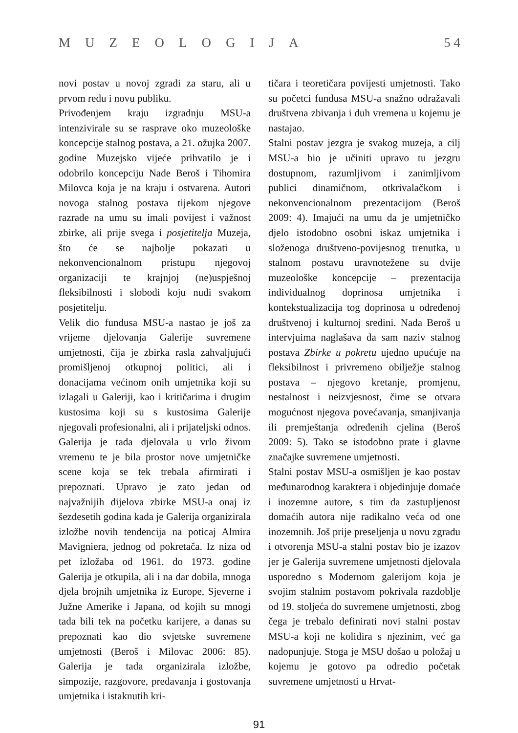MUZEOLOGIJA 5 4
novi postav u novoj zgradi za staru, ali u prvom redu i novu publiku.
Privođenjem kraju izgradnju MSU-a intenzivirale su se rasprave oko muzeološke koncepcije stalnog postava, a 21. ožujka 2007. godine Muzejsko vijeće prihvatilo je i odobrilo koncepciju Nade Beroš i Tihomira Milovca koja je na kraju i ostvarena. Autori novoga stalnog postava tijekom njegove razrade na umu su imali povijest i važnost zbirke, ali prije svega i posjetitelja Muzeja, što će se najbolje pokazati u nekonvencionalnom pristupu njegovoj organizaciji te krajnjoj (ne)uspješnoj fleksibilnosti i slobodi koju nudi svakom posjetitelju.
Velik dio fundusa MSU-a nastao je još za vrijeme djelovanja Galerije suvremene umjetnosti, čija je zbirka rasla zahvaljujući promišljenoj otkupnoj politici, ali i donacijama većinom onih umjetnika koji su izlagali u Galeriji, kao i kritičarima i drugim kustosima koji su s kustosima Galerije njegovali profesionalni, ali i prijateljski odnos. Galerija je tada djelovala u vrlo živom vremenu te je bila prostor nove umjetničke scene koja se tek trebala afirmirati i prepoznati. Upravo je zato jedan od najvažnijih dijelova zbirke MSU-a onaj iz šezdesetih godina kada je Galerija organizirala izložbe novih tendencija na poticaj Almira Mavigniera, jednog od pokretača. Iz niza od pet izložaba od 1961. do 1973. godine Galerija je otkupila, ali i na dar dobila, mnoga djela brojnih umjetnika iz Europe, Sjeverne i Južne Amerike i Japana, od kojih su mnogi tada bili tek na početku karijere, a danas su prepoznati kao dio svjetske suvremene umjetnosti (Beroš i Milovac 2006: 85). Galerija je tada organizirala izložbe, simpozije, razgovore, predavanja i gostovanja umjetnika i istaknutih kri-
tičara i teoretičara povijesti umjetnosti. Tako su početci fundusa MSU-a snažno odražavali društvena zbivanja i duh vremena u kojemu je nastajao.
Stalni postav jezgra je svakog muzeja, a cilj MSU-a bio je učiniti upravo tu jezgru dostupnom, razumljivom i zanimljivom publici dinamičnom, otkrivalačkom i nekonvencionalnom prezentacijom (Beroš 2009: 4). Imajući na umu da je umjetničko djelo istodobno osobni iskaz umjetnika i složenoga društveno-povijesnog trenutka, u stalnom postavu uravnotežene su dvije muzeološke koncepcije – prezentacija individualnog doprinosa umjetnika i kontekstualizacija tog doprinosa u određenoj društvenoj i kulturnoj sredini. Nada Beroš u intervjuima naglašava da sam naziv stalnog postava Zbirke u pokretu ujedno upućuje na fleksibilnost i privremeno obilježje stalnog postava – njegovo kretanje, promjenu, nestalnost i neizvjesnost, čime se otvara mogućnost njegova povećavanja, smanjivanja ili premještanja određenih cjelina (Beroš 2009: 5). Tako se istodobno prate i glavne značajke suvremene umjetnosti.
Stalni postav MSU-a osmišljen je kao postav međunarodnog karaktera i objedinjuje domaće i inozemne autore, s tim da zastupljenost domaćih autora nije radikalno veća od one inozemnih. Još prije preseljenja u novu zgradu i otvorenja MSU-a stalni postav bio je izazov jer je Galerija suvremene umjetnosti djelovala usporedno s Modernom galerijom koja je svojim stalnim postavom pokrivala razdoblje od 19. stoljeća do suvremene umjetnosti, zbog čega je trebalo definirati novi stalni postav MSU-a koji ne kolidira s njezinim, već ga nadopunjuje. Stoga je MSU došao u položaj u kojemu je gotovo pa odredio početak suvremene umjetnosti u Hrvat-
91